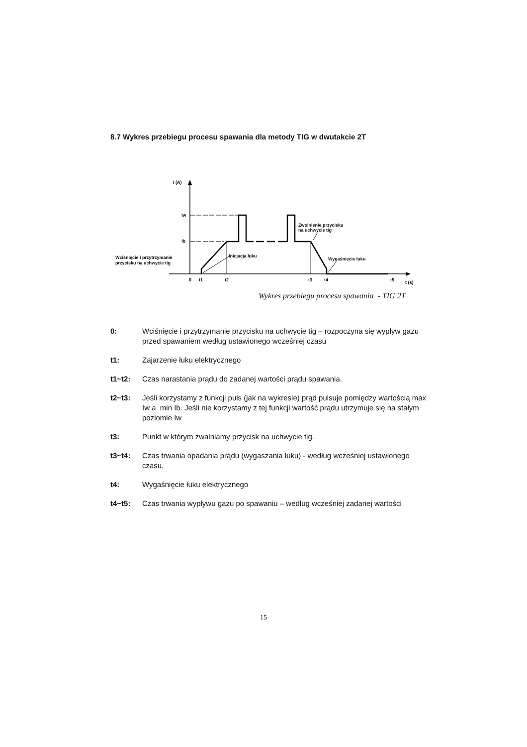8.7 Wykres przebiegu procesu spawania dla metody TIG w dwutakcie 2T
I (A)
Iw
Ib
0
t1
t2
t3
t4
t5
t (s)
Wciśnięcie i przytrzymanie
przycisku na uchwycie tig
Inicjacja łuku
Zwolnienie przycisku
na uchwycie tig
Wygaśnięcie łuku
Wykres przebiegu procesu spawania - TIG 2T
0: Wciśnięcie i przytrzymanie przycisku na uchwycie tig – rozpoczyna się wypływ gazu przed spawaniem według ustawionego wcześniej czasu
t1: Zajarzenie łuku elektrycznego
t1~t2: Czas narastania prądu do zadanej wartości prądu spawania.
t2~t3: Jeśli korzystamy z funkcji puls (jak na wykresie) prąd pulsuje pomiędzy wartością max Iw a min Ib. Jeśli nie korzystamy z tej funkcji wartość prądu utrzymuje się na stałym poziomie Iw
t3: Punkt w którym zwalniamy przycisk na uchwycie tig.
t3~t4: Czas trwania opadania prądu (wygaszania łuku) - według wcześniej ustawionego czasu.
t4: Wygaśnięcie łuku elektrycznego
t4~t5: Czas trwania wypływu gazu po spawaniu – według wcześniej zadanej wartości
15